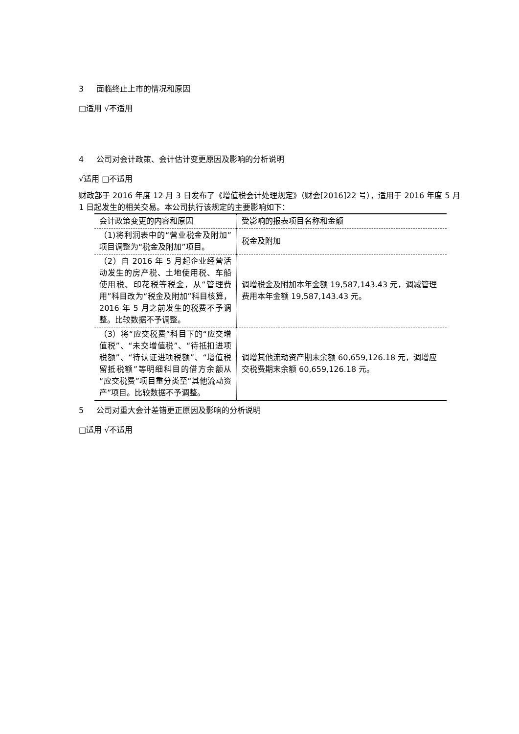3 面临终止上市的情况和原因
□适用 √不适用
4 公司对会计政策、会计估计变更原因及影响的分析说明
√适用 □不适用
财政部于 2016 年度 12 月 3 日发布了《增值税会计处理规定》（财会[2016]22 号），适用于 2016 年度 5 月 1 日起发生的相关交易。本公司执行该规定的主要影响如下：
| 会计政策变更的内容和原因 | 受影响的报表项目名称和金额 |
| （1)将利润表中的“营业税金及附加”项目调整为“税金及附加”项目。 | 税金及附加 |
| （2）自 2016 年 5 月起企业经营活动发生的房产税、土地使用税、车船使用税、印花税等税金，从“管理费用”科目改为“税金及附加”科目核算，2016 年 5 月之前发生的税费不予调整。比较数据不予调整。 | 调增税金及附加本年金额 19,587,143.43 元，调减管理费用本年金额 19,587,143.43 元。 |
| （3）将“应交税费”科目下的“应交增值税”、“未交增值税”、“待抵扣进项税额”、“待认证进项税额”、“增值税留抵税额”等明细科目的借方余额从“应交税费”项目重分类至“其他流动资产”项目。比较数据不予调整。 | 调增其他流动资产期末余额 60,659,126.18 元，调增应交税费期末余额 60,659,126.18 元。 |
5 公司对重大会计差错更正原因及影响的分析说明
□适用 √不适用